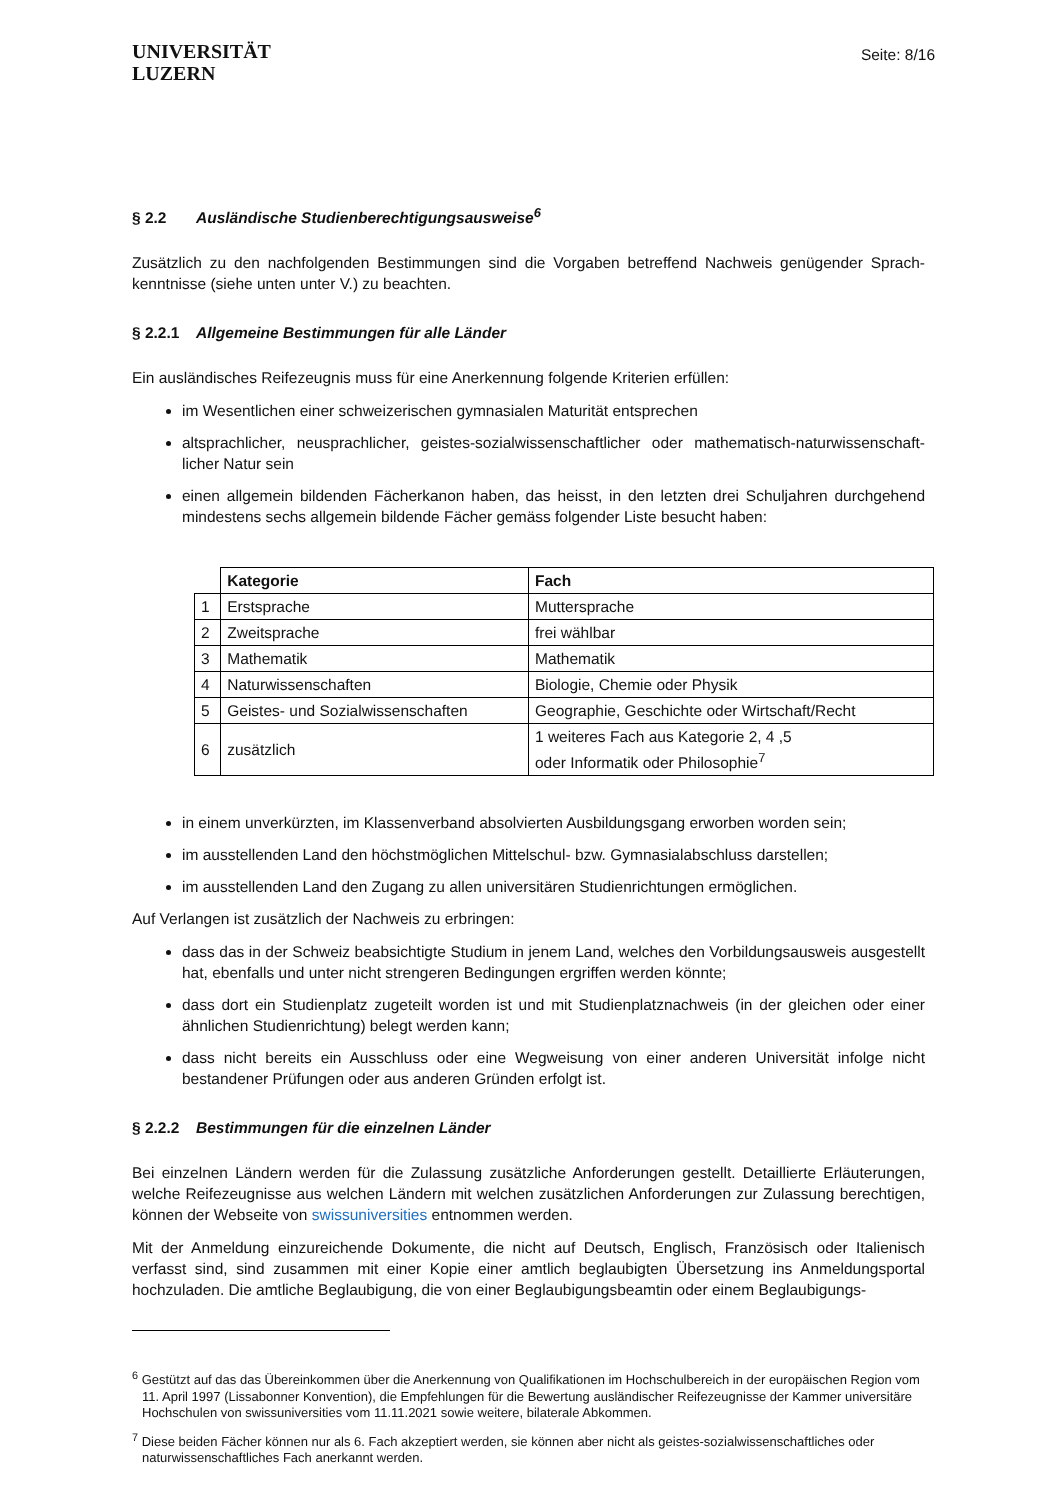UNIVERSITÄT
LUZERN
Seite: 8/16
§ 2.2 Ausländische Studienberechtigungsausweise<sup>6</sup>
Zusätzlich zu den nachfolgenden Bestimmungen sind die Vorgaben betreffend Nachweis genügender Sprach-kenntnisse (siehe unten unter V.) zu beachten.
§ 2.2.1 Allgemeine Bestimmungen für alle Länder
Ein ausländisches Reifezeugnis muss für eine Anerkennung folgende Kriterien erfüllen:
im Wesentlichen einer schweizerischen gymnasialen Maturität entsprechen
altsprachlicher, neusprachlicher, geistes-sozialwissenschaftlicher oder mathematisch-naturwissenschaft-licher Natur sein
einen allgemein bildenden Fächerkanon haben, das heisst, in den letzten drei Schuljahren durchgehend mindestens sechs allgemein bildende Fächer gemäss folgender Liste besucht haben:
| | Kategorie | Fach |
| 1 | Erstsprache | Muttersprache |
| 2 | Zweitsprache | frei wählbar |
| 3 | Mathematik | Mathematik |
| 4 | Naturwissenschaften | Biologie, Chemie oder Physik |
| 5 | Geistes- und Sozialwissenschaften | Geographie, Geschichte oder Wirtschaft/Recht |
| 6 | zusätzlich | 1 weiteres Fach aus Kategorie 2, 4 ,5 oder Informatik oder Philosophie<sup>7</sup> |
in einem unverkürzten, im Klassenverband absolvierten Ausbildungsgang erworben worden sein;
im ausstellenden Land den höchstmöglichen Mittelschul- bzw. Gymnasialabschluss darstellen;
im ausstellenden Land den Zugang zu allen universitären Studienrichtungen ermöglichen.
Auf Verlangen ist zusätzlich der Nachweis zu erbringen:
dass das in der Schweiz beabsichtigte Studium in jenem Land, welches den Vorbildungsausweis ausgestellt hat, ebenfalls und unter nicht strengeren Bedingungen ergriffen werden könnte;
dass dort ein Studienplatz zugeteilt worden ist und mit Studienplatznachweis (in der gleichen oder einer ähnlichen Studienrichtung) belegt werden kann;
dass nicht bereits ein Ausschluss oder eine Wegweisung von einer anderen Universität infolge nicht bestandener Prüfungen oder aus anderen Gründen erfolgt ist.
§ 2.2.2 Bestimmungen für die einzelnen Länder
Bei einzelnen Ländern werden für die Zulassung zusätzliche Anforderungen gestellt. Detaillierte Erläuterungen, welche Reifezeugnisse aus welchen Ländern mit welchen zusätzlichen Anforderungen zur Zulassung berechtigen, können der Webseite von swissuniversities entnommen werden.
Mit der Anmeldung einzureichende Dokumente, die nicht auf Deutsch, Englisch, Französisch oder Italienisch verfasst sind, sind zusammen mit einer Kopie einer amtlich beglaubigten Übersetzung ins Anmeldungsportal hochzuladen. Die amtliche Beglaubigung, die von einer Beglaubigungsbeamtin oder einem Beglaubigungs-
<sup>6</sup> Gestützt auf das das Übereinkommen über die Anerkennung von Qualifikationen im Hochschulbereich in der europäischen Region vom 11. April 1997 (Lissabonner Konvention), die Empfehlungen für die Bewertung ausländischer Reifezeugnisse der Kammer universitäre Hochschulen von swissuniversities vom 11.11.2021 sowie weitere, bilaterale Abkommen.
<sup>7</sup> Diese beiden Fächer können nur als 6. Fach akzeptiert werden, sie können aber nicht als geistes-sozialwissenschaftliches oder naturwissenschaftliches Fach anerkannt werden.